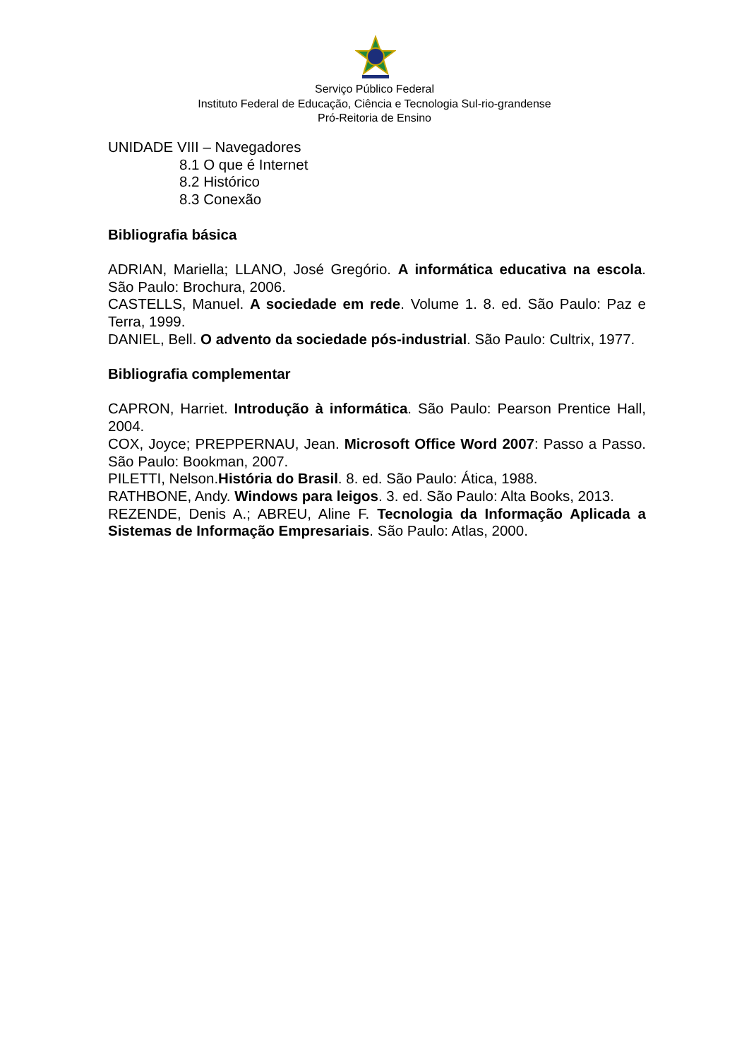Serviço Público Federal
Instituto Federal de Educação, Ciência e Tecnologia Sul-rio-grandense
Pró-Reitoria de Ensino
UNIDADE VIII – Navegadores
8.1 O que é Internet
8.2 Histórico
8.3 Conexão
Bibliografia básica
ADRIAN, Mariella; LLANO, José Gregório. A informática educativa na escola. São Paulo: Brochura, 2006.
CASTELLS, Manuel. A sociedade em rede. Volume 1. 8. ed. São Paulo: Paz e Terra, 1999.
DANIEL, Bell. O advento da sociedade pós-industrial. São Paulo: Cultrix, 1977.
Bibliografia complementar
CAPRON, Harriet. Introdução à informática. São Paulo: Pearson Prentice Hall, 2004.
COX, Joyce; PREPPERNAU, Jean. Microsoft Office Word 2007: Passo a Passo. São Paulo: Bookman, 2007.
PILETTI, Nelson.História do Brasil. 8. ed. São Paulo: Ática, 1988.
RATHBONE, Andy. Windows para leigos. 3. ed. São Paulo: Alta Books, 2013.
REZENDE, Denis A.; ABREU, Aline F. Tecnologia da Informação Aplicada a Sistemas de Informação Empresariais. São Paulo: Atlas, 2000.